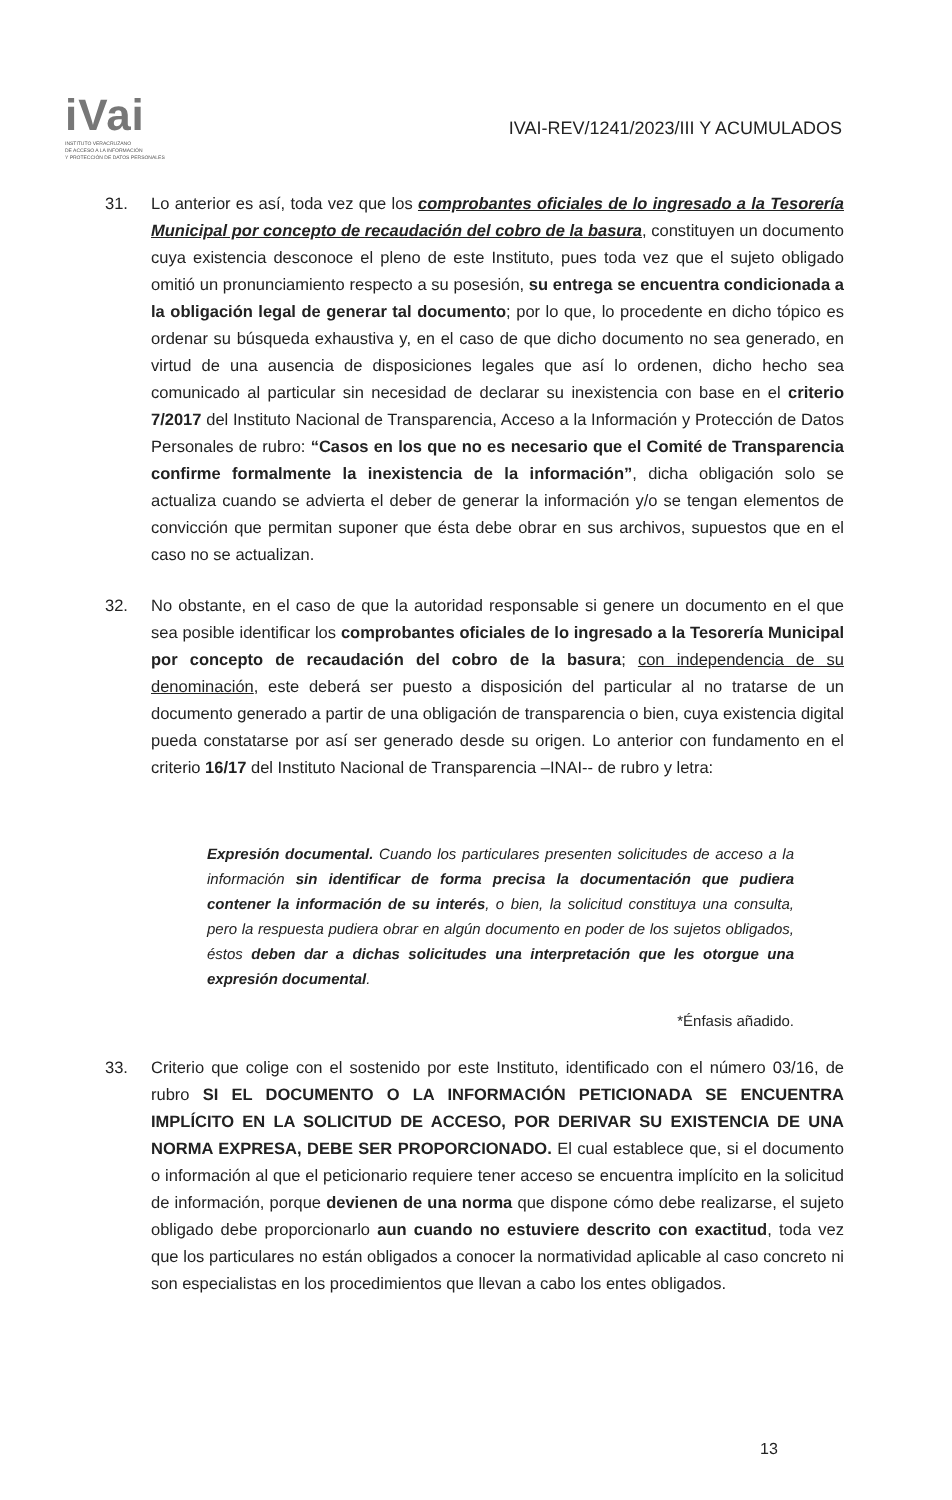iVai
INSTITUTO VERACRUZANO
DE ACCESO A LA INFORMACIÓN
Y PROTECCIÓN DE DATOS PERSONALES
IVAI-REV/1241/2023/III Y ACUMULADOS
31. Lo anterior es así, toda vez que los comprobantes oficiales de lo ingresado a la Tesorería Municipal por concepto de recaudación del cobro de la basura, constituyen un documento cuya existencia desconoce el pleno de este Instituto, pues toda vez que el sujeto obligado omitió un pronunciamiento respecto a su posesión, su entrega se encuentra condicionada a la obligación legal de generar tal documento; por lo que, lo procedente en dicho tópico es ordenar su búsqueda exhaustiva y, en el caso de que dicho documento no sea generado, en virtud de una ausencia de disposiciones legales que así lo ordenen, dicho hecho sea comunicado al particular sin necesidad de declarar su inexistencia con base en el criterio 7/2017 del Instituto Nacional de Transparencia, Acceso a la Información y Protección de Datos Personales de rubro: “Casos en los que no es necesario que el Comité de Transparencia confirme formalmente la inexistencia de la información”, dicha obligación solo se actualiza cuando se advierta el deber de generar la información y/o se tengan elementos de convicción que permitan suponer que ésta debe obrar en sus archivos, supuestos que en el caso no se actualizan.
32. No obstante, en el caso de que la autoridad responsable si genere un documento en el que sea posible identificar los comprobantes oficiales de lo ingresado a la Tesorería Municipal por concepto de recaudación del cobro de la basura; con independencia de su denominación, este deberá ser puesto a disposición del particular al no tratarse de un documento generado a partir de una obligación de transparencia o bien, cuya existencia digital pueda constatarse por así ser generado desde su origen. Lo anterior con fundamento en el criterio 16/17 del Instituto Nacional de Transparencia –INAI-- de rubro y letra:
Expresión documental. Cuando los particulares presenten solicitudes de acceso a la información sin identificar de forma precisa la documentación que pudiera contener la información de su interés, o bien, la solicitud constituya una consulta, pero la respuesta pudiera obrar en algún documento en poder de los sujetos obligados, éstos deben dar a dichas solicitudes una interpretación que les otorgue una expresión documental.
*Énfasis añadido.
33. Criterio que colige con el sostenido por este Instituto, identificado con el número 03/16, de rubro SI EL DOCUMENTO O LA INFORMACIÓN PETICIONADA SE ENCUENTRA IMPLÍCITO EN LA SOLICITUD DE ACCESO, POR DERIVAR SU EXISTENCIA DE UNA NORMA EXPRESA, DEBE SER PROPORCIONADO. El cual establece que, si el documento o información al que el peticionario requiere tener acceso se encuentra implícito en la solicitud de información, porque devienen de una norma que dispone cómo debe realizarse, el sujeto obligado debe proporcionarlo aun cuando no estuviere descrito con exactitud, toda vez que los particulares no están obligados a conocer la normatividad aplicable al caso concreto ni son especialistas en los procedimientos que llevan a cabo los entes obligados.
13